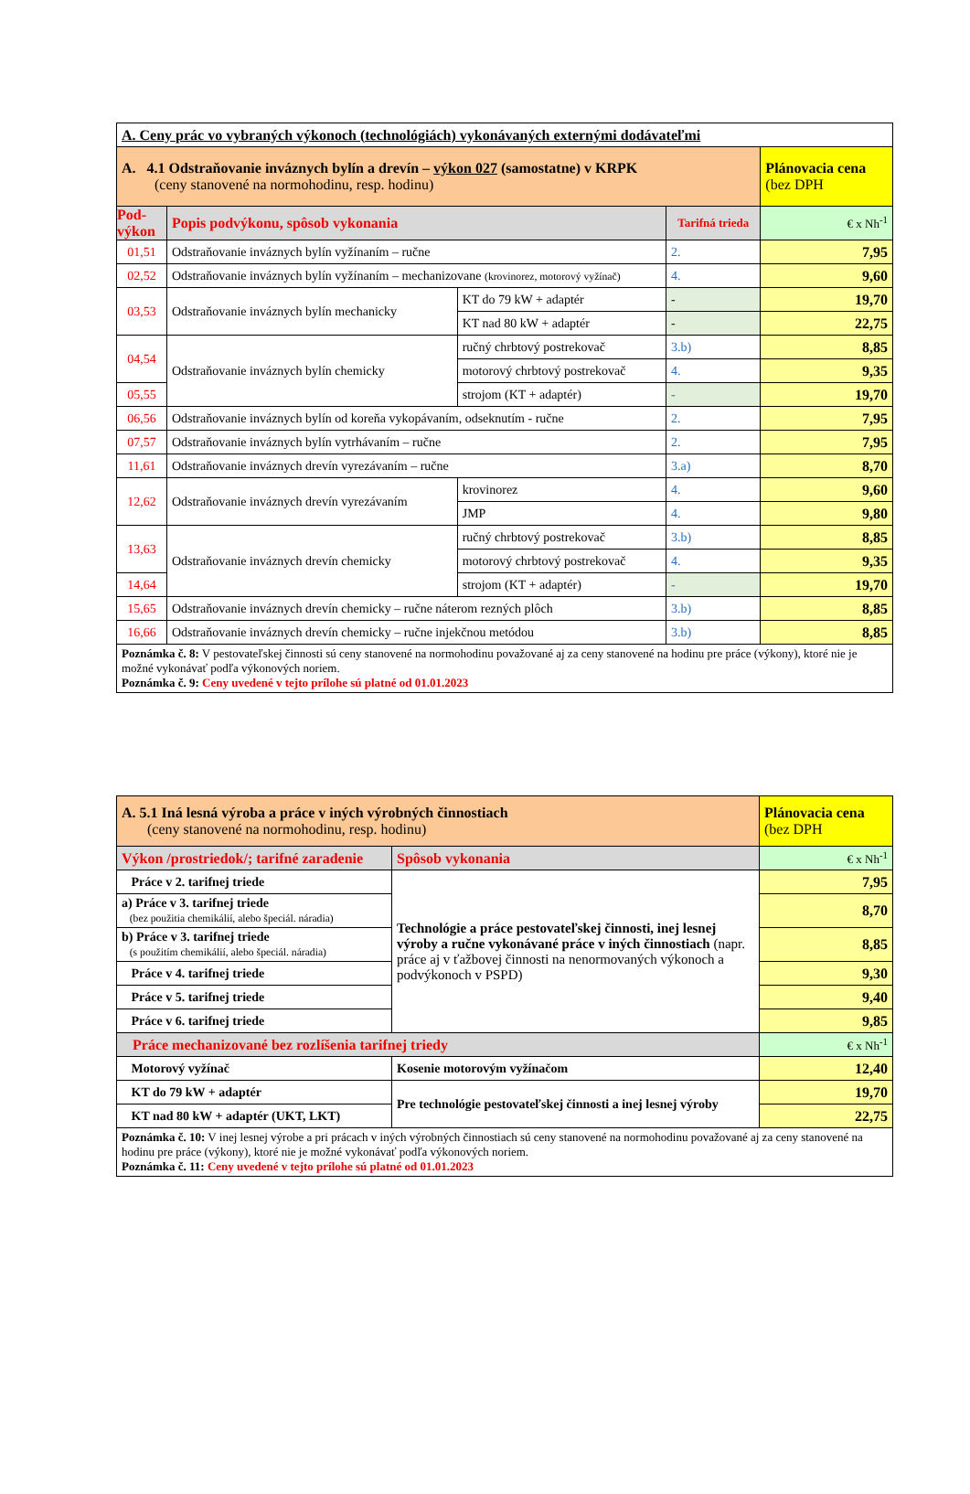| A. Ceny prác vo vybraných výkonoch (technológiách) vykonávaných externými dodávateľmi | | | | |
| A. 4.1 Odstraňovanie inváznych bylín a drevín – výkon 027 (samostatne) v KRPK (ceny stanovené na normohodinu, resp. hodinu) | | | | Plánovacia cena (bez DPH |
| Pod- výkon | Popis podvýkonu, spôsob vykonania | | Tarifná trieda | € x Nh<sup>-1</sup> |
| 01,51 | Odstraňovanie inváznych bylín vyžínaním – ručne | | 2. | 7,95 |
| 02,52 | Odstraňovanie inváznych bylín vyžínaním – mechanizovane (krovinorez, motorový vyžínač) | | 4. | 9,60 |
| 03,53 | Odstraňovanie inváznych bylín mechanicky | KT do 79 kW + adaptér | - | 19,70 |
| | | KT nad 80 kW + adaptér | - | 22,75 |
| 04,54 | Odstraňovanie inváznych bylín chemicky | ručný chrbtový postrekovač | 3.b) | 8,85 |
| | | motorový chrbtový postrekovač | 4. | 9,35 |
| 05,55 | | strojom (KT + adaptér) | - | 19,70 |
| 06,56 | Odstraňovanie inváznych bylín od koreňa vykopávaním, odseknutím - ručne | | 2. | 7,95 |
| 07,57 | Odstraňovanie inváznych bylín vytrhávaním – ručne | | 2. | 7,95 |
| 11,61 | Odstraňovanie inváznych drevín vyrezávaním – ručne | | 3.a) | 8,70 |
| 12,62 | Odstraňovanie inváznych drevín vyrezávaním | krovinorez | 4. | 9,60 |
| | | JMP | 4. | 9,80 |
| 13,63 | Odstraňovanie inváznych drevín chemicky | ručný chrbtový postrekovač | 3.b) | 8,85 |
| | | motorový chrbtový postrekovač | 4. | 9,35 |
| 14,64 | | strojom (KT + adaptér) | - | 19,70 |
| 15,65 | Odstraňovanie inváznych drevín chemicky – ručne náterom rezných plôch | | 3.b) | 8,85 |
| 16,66 | Odstraňovanie inváznych drevín chemicky – ručne injekčnou metódou | | 3.b) | 8,85 |
| Poznámka č. 8: V pestovateľskej činnosti sú ceny stanovené na normohodinu považované aj za ceny stanovené na hodinu pre práce (výkony), ktoré nie je možné vykonávať podľa výkonových noriem. Poznámka č. 9: Ceny uvedené v tejto prílohe sú platné od 01.01.2023 | | | | |
| A. 5.1 Iná lesná výroba a práce v iných výrobných činnostiach (ceny stanovené na normohodinu, resp. hodinu) | | Plánovacia cena (bez DPH |
| Výkon /prostriedok/; tarifné zaradenie | Spôsob vykonania | € x Nh<sup>-1</sup> |
| Práce v 2. tarifnej triede | Technológie a práce pestovateľskej činnosti, inej lesnej výroby a ručne vykonávané práce v iných činnostiach (napr. práce aj v ťažbovej činnosti na nenormovaných výkonoch a podvýkonoch v PSPD) | 7,95 |
| a) Práce v 3. tarifnej triede (bez použitia chemikálií, alebo špeciál. náradia) | | 8,70 |
| b) Práce v 3. tarifnej triede (s použitím chemikálií, alebo špeciál. náradia) | | 8,85 |
| Práce v 4. tarifnej triede | | 9,30 |
| Práce v 5. tarifnej triede | | 9,40 |
| Práce v 6. tarifnej triede | | 9,85 |
| Práce mechanizované bez rozlíšenia tarifnej triedy | | € x Nh<sup>-1</sup> |
| Motorový vyžínač | Kosenie motorovým vyžínačom | 12,40 |
| KT do 79 kW + adaptér | Pre technológie pestovateľskej činnosti a inej lesnej výroby | 19,70 |
| KT nad 80 kW + adaptér (UKT, LKT) | | 22,75 |
| Poznámka č. 10: V inej lesnej výrobe a pri prácach v iných výrobných činnostiach sú ceny stanovené na normohodinu považované aj za ceny stanovené na hodinu pre práce (výkony), ktoré nie je možné vykonávať podľa výkonových noriem. Poznámka č. 11: Ceny uvedené v tejto prílohe sú platné od 01.01.2023 | | |